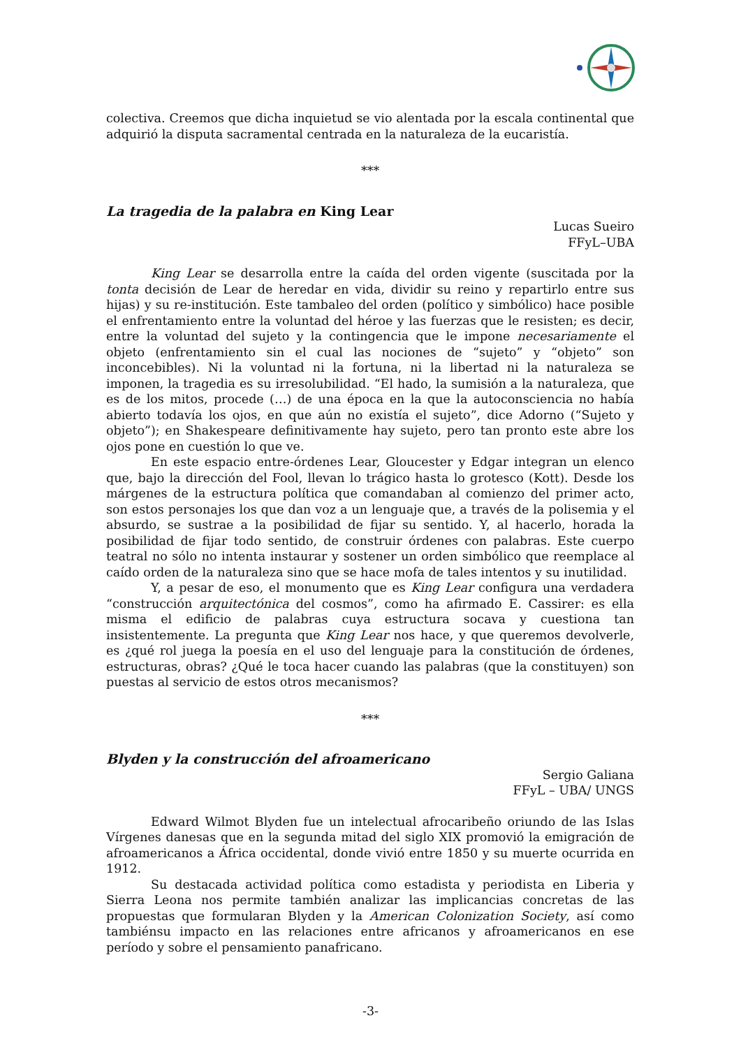colectiva. Creemos que dicha inquietud se vio alentada por la escala continental que adquirió la disputa sacramental centrada en la naturaleza de la eucaristía.
***
La tragedia de la palabra en King Lear
Lucas Sueiro
FFyL–UBA
King Lear se desarrolla entre la caída del orden vigente (suscitada por la tonta decisión de Lear de heredar en vida, dividir su reino y repartirlo entre sus hijas) y su re-institución. Este tambaleo del orden (político y simbólico) hace posible el enfrentamiento entre la voluntad del héroe y las fuerzas que le resisten; es decir, entre la voluntad del sujeto y la contingencia que le impone necesariamente el objeto (enfrentamiento sin el cual las nociones de “sujeto” y “objeto” son inconcebibles). Ni la voluntad ni la fortuna, ni la libertad ni la naturaleza se imponen, la tragedia es su irresolubilidad. “El hado, la sumisión a la naturaleza, que es de los mitos, procede (…) de una época en la que la autoconsciencia no había abierto todavía los ojos, en que aún no existía el sujeto”, dice Adorno (“Sujeto y objeto”); en Shakespeare definitivamente hay sujeto, pero tan pronto este abre los ojos pone en cuestión lo que ve.
En este espacio entre-órdenes Lear, Gloucester y Edgar integran un elenco que, bajo la dirección del Fool, llevan lo trágico hasta lo grotesco (Kott). Desde los márgenes de la estructura política que comandaban al comienzo del primer acto, son estos personajes los que dan voz a un lenguaje que, a través de la polisemia y el absurdo, se sustrae a la posibilidad de fijar su sentido. Y, al hacerlo, horada la posibilidad de fijar todo sentido, de construir órdenes con palabras. Este cuerpo teatral no sólo no intenta instaurar y sostener un orden simbólico que reemplace al caído orden de la naturaleza sino que se hace mofa de tales intentos y su inutilidad.
Y, a pesar de eso, el monumento que es King Lear configura una verdadera “construcción arquitectónica del cosmos”, como ha afirmado E. Cassirer: es ella misma el edificio de palabras cuya estructura socava y cuestiona tan insistentemente. La pregunta que King Lear nos hace, y que queremos devolverle, es ¿qué rol juega la poesía en el uso del lenguaje para la constitución de órdenes, estructuras, obras? ¿Qué le toca hacer cuando las palabras (que la constituyen) son puestas al servicio de estos otros mecanismos?
***
Blyden y la construcción del afroamericano
Sergio Galiana
FFyL – UBA/ UNGS
Edward Wilmot Blyden fue un intelectual afrocaribeño oriundo de las Islas Vírgenes danesas que en la segunda mitad del siglo XIX promovió la emigración de afroamericanos a África occidental, donde vivió entre 1850 y su muerte ocurrida en 1912.
Su destacada actividad política como estadista y periodista en Liberia y Sierra Leona nos permite también analizar las implicancias concretas de las propuestas que formularan Blyden y la American Colonization Society, así como tambiénsu impacto en las relaciones entre africanos y afroamericanos en ese período y sobre el pensamiento panafricano.
-3-